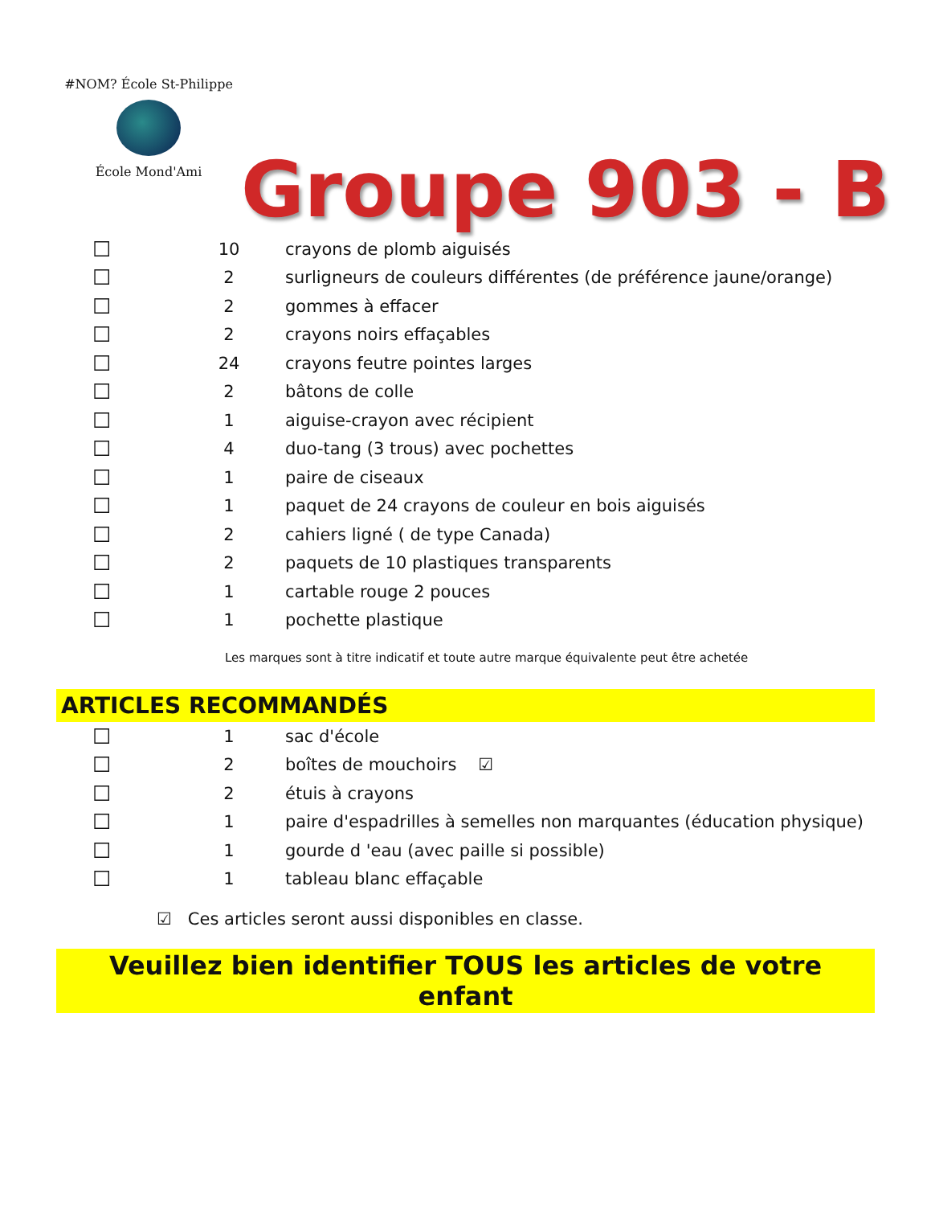#NOM? École St-Philippe
École Mond'Ami
Groupe 903 - B
| ☐ | 10 | crayons de plomb aiguisés |
| ☐ | 2 | surligneurs de couleurs différentes (de préférence jaune/orange) |
| ☐ | 2 | gommes à effacer |
| ☐ | 2 | crayons noirs effaçables |
| ☐ | 24 | crayons feutre pointes larges |
| ☐ | 2 | bâtons de colle |
| ☐ | 1 | aiguise-crayon avec récipient |
| ☐ | 4 | duo-tang (3 trous) avec pochettes |
| ☐ | 1 | paire de ciseaux |
| ☐ | 1 | paquet de 24 crayons de couleur en bois aiguisés |
| ☐ | 2 | cahiers ligné ( de type Canada) |
| ☐ | 2 | paquets de 10 plastiques transparents |
| ☐ | 1 | cartable rouge 2 pouces |
| ☐ | 1 | pochette plastique |
Les marques sont à titre indicatif et toute autre marque équivalente peut être achetée
ARTICLES RECOMMANDÉS
| ☐ | 1 | sac d'école |
| ☐ | 2 | boîtes de mouchoirs ☑ |
| ☐ | 2 | étuis à crayons |
| ☐ | 1 | paire d'espadrilles à semelles non marquantes (éducation physique) |
| ☐ | 1 | gourde d 'eau (avec paille si possible) |
| ☐ | 1 | tableau blanc effaçable |
☑ Ces articles seront aussi disponibles en classe.
Veuillez bien identifier TOUS les articles de votre enfant